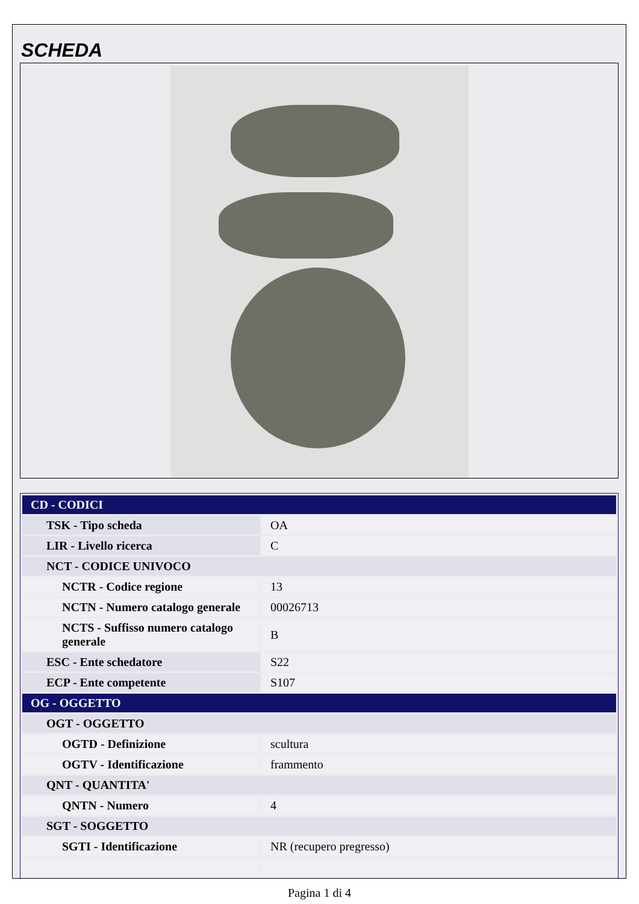SCHEDA
| CD - CODICI | |
| TSK - Tipo scheda | OA |
| LIR - Livello ricerca | C |
| NCT - CODICE UNIVOCO | |
| NCTR - Codice regione | 13 |
| NCTN - Numero catalogo generale | 00026713 |
| NCTS - Suffisso numero catalogo generale | B |
| ESC - Ente schedatore | S22 |
| ECP - Ente competente | S107 |
| OG - OGGETTO | |
| OGT - OGGETTO | |
| OGTD - Definizione | scultura |
| OGTV - Identificazione | frammento |
| QNT - QUANTITA' | |
| QNTN - Numero | 4 |
| SGT - SOGGETTO | |
| SGTI - Identificazione | NR (recupero pregresso) |
Pagina 1 di 4